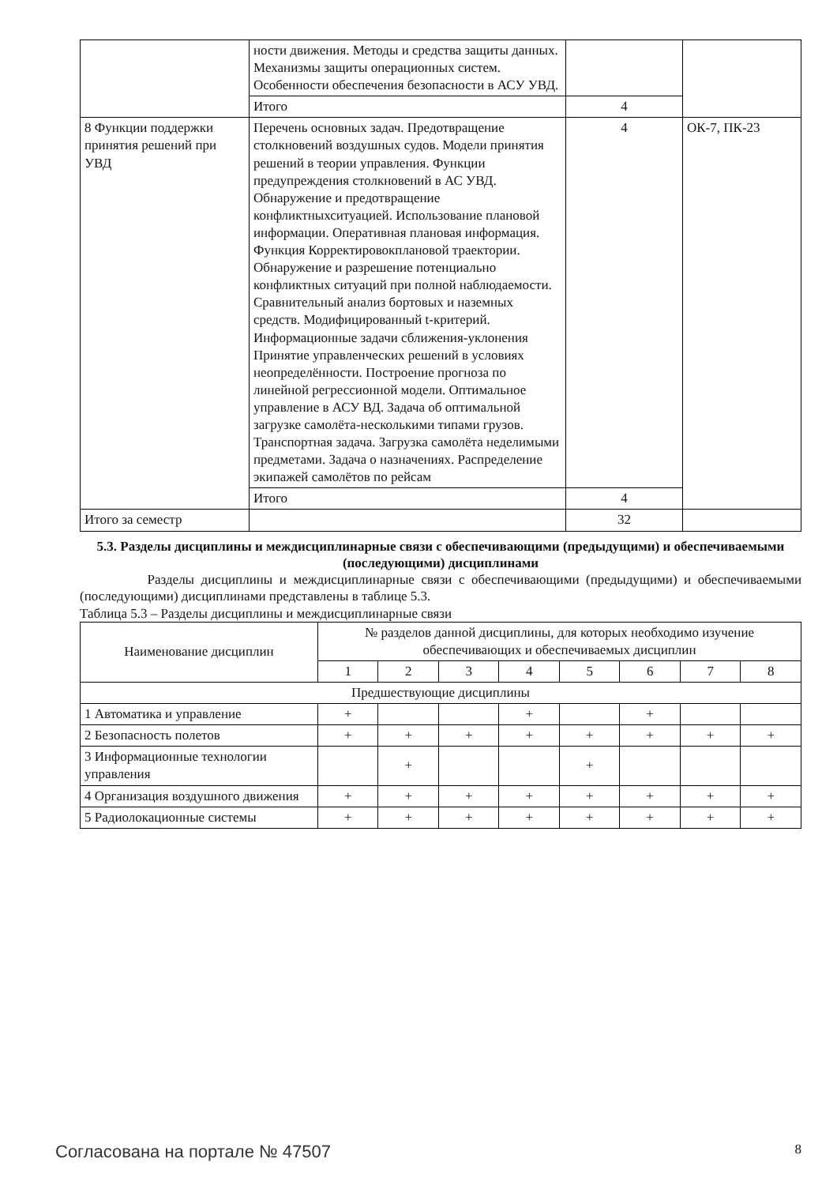| | ности движения. Методы и средства защиты данных. Механизмы защиты операционных систем. Особенности обеспечения безопасности в АСУ УВД. | | |
| | Итого | 4 | |
| 8 Функции поддержки принятия решений при УВД | Перечень основных задач. Предотвращение столкновений воздушных судов. Модели принятия решений в теории управления. Функции предупреждения столкновений в АС УВД. Обнаружение и предотвращение конфликтныхситуацией. Использование плановой информации. Оперативная плановая информация. Функция Корректировокплановой траектории. Обнаружение и разрешение потенциально конфликтных ситуаций при полной наблюдаемости. Сравнительный анализ бортовых и наземных средств. Модифицированный t-критерий. Информационные задачи сближения-уклонения Принятие управленческих решений в условиях неопределённости. Построение прогноза по линейной регрессионной модели. Оптимальное управление в АСУ ВД. Задача об оптимальной загрузке самолёта-несколькими типами грузов. Транспортная задача. Загрузка самолёта неделимыми предметами. Задача о назначениях. Распределение экипажей самолётов по рейсам | 4 | ОК-7, ПК-23 |
| | Итого | 4 | |
| Итого за семестр | | 32 | |
5.3. Разделы дисциплины и междисциплинарные связи с обеспечивающими (предыдущими) и обеспечиваемыми (последующими) дисциплинами
Разделы дисциплины и междисциплинарные связи с обеспечивающими (предыдущими) и обеспечиваемыми (последующими) дисциплинами представлены в таблице 5.3.
Таблица 5.3 – Разделы дисциплины и междисциплинарные связи
| Наименование дисциплин | № разделов данной дисциплины, для которых необходимо изучение обеспечивающих и обеспечиваемых дисциплин | | | | | | | |
| --- | --- | --- | --- | --- | --- | --- | --- | --- |
| | 1 | 2 | 3 | 4 | 5 | 6 | 7 | 8 |
| Предшествующие дисциплины | | | | | | | | |
| 1 Автоматика и управление | + | | | + | | + | | |
| 2 Безопасность полетов | + | + | + | + | + | + | + | + |
| 3 Информационные технологии управления | | + | | | + | | | |
| 4 Организация воздушного движения | + | + | + | + | + | + | + | + |
| 5 Радиолокационные системы | + | + | + | + | + | + | + | + |
Согласована на портале № 47507 8